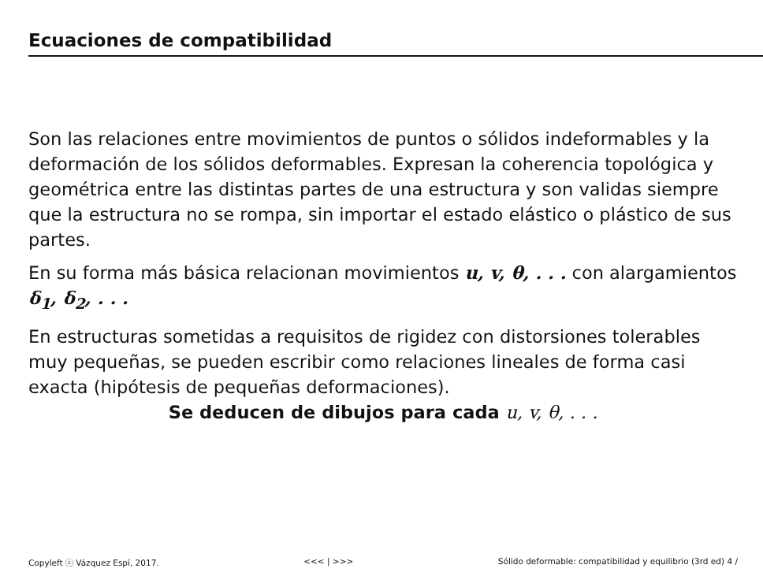Ecuaciones de compatibilidad
Son las relaciones entre movimientos de puntos o sólidos indeformables y la deformación de los sólidos deformables. Expresan la coherencia topológica y geométrica entre las distintas partes de una estructura y son validas siempre que la estructura no se rompa, sin importar el estado elástico o plástico de sus partes.
En su forma más básica relacionan movimientos u, v, θ, . . . con alargamientos δ<sub>1</sub>, δ<sub>2</sub>, . . .
En estructuras sometidas a requisitos de rigidez con distorsiones tolerables muy pequeñas, se pueden escribir como relaciones lineales de forma casi exacta (hipótesis de pequeñas deformaciones).
Se deducen de dibujos para cada u, v, θ, . . .
Copyleft ⓒ Vázquez Espí, 2017. <<< | >>> Sólido deformable: compatibilidad y equilibrio (3rd ed) 4 /